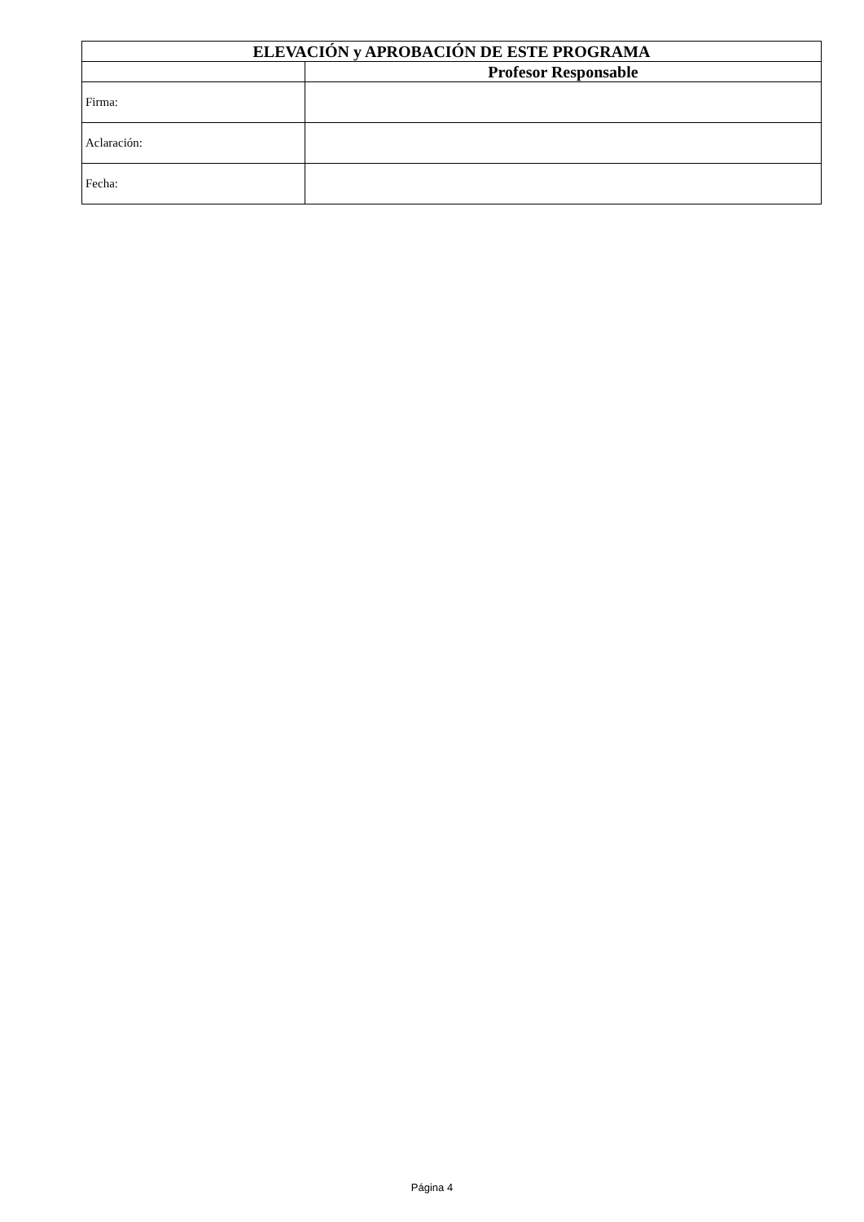| ELEVACIÓN y APROBACIÓN DE ESTE PROGRAMA | |
| --- | --- |
| | Profesor Responsable |
| Firma: | |
| Aclaración: | |
| Fecha: | |
Página 4